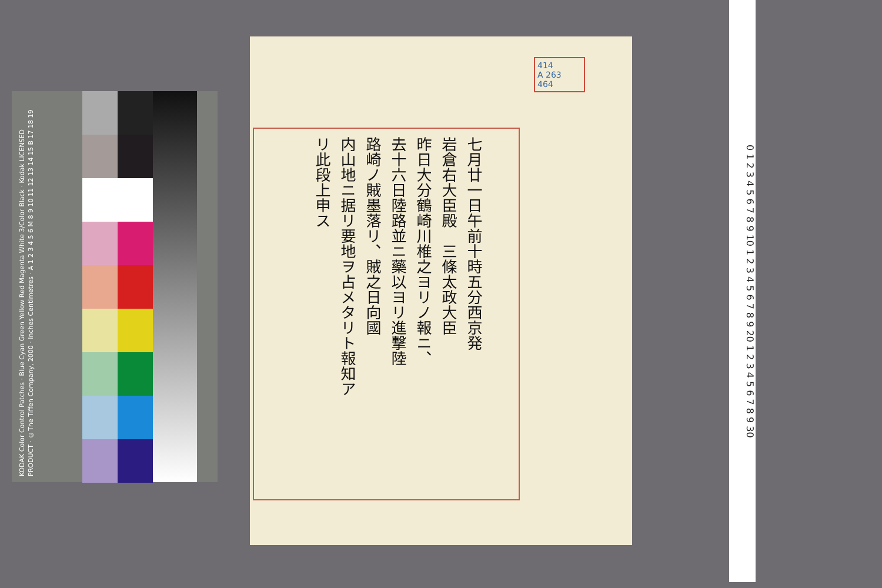KODAK Color Control Patches · Blue Cyan Green Yellow Red Magenta White 3/Color Black · Kodak LICENSED PRODUCT · ©The Tiffen Company, 2000 · Inches Centimetres · A 1 2 3 4 5 6 M 8 9 10 11 12 13 14 15 B 17 18 19
414
A 263
464
七月廿一日午前十時五分西京発
岩倉右大臣殿　三條太政大臣
昨日大分鶴崎川椎之ヨリノ報ニ、
去十六日陸路並ニ藥以ヨリ進撃陸
路崎ノ賊墨落リ、賊之日向國
内山地ニ据リ要地ヲ占メタリト報知ア
リ此段上申ス
0 1 2 3 4 5 6 7 8 9 10 1 2 3 4 5 6 7 8 9 20 1 2 3 4 5 6 7 8 9 30